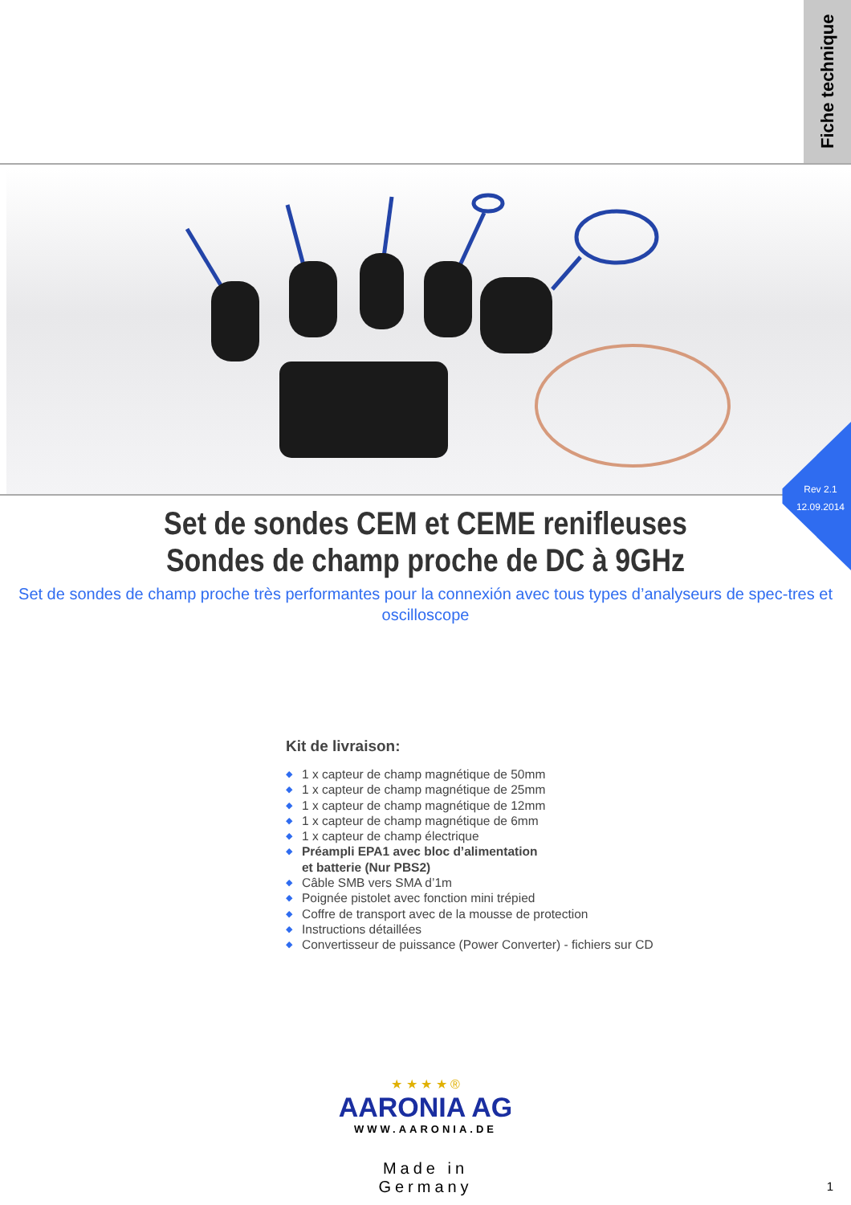Fiche technique
Rev 2.1
12.09.2014
Set de sondes CEM et CEME renifleuses
Sondes de champ proche de DC à 9GHz
Set de sondes de champ proche très performantes pour la connexión avec tous types d’analyseurs de spec-tres et oscilloscope
Kit de livraison:
◆ 1 x capteur de champ magnétique de 50mm
◆ 1 x capteur de champ magnétique de 25mm
◆ 1 x capteur de champ magnétique de 12mm
◆ 1 x capteur de champ magnétique de 6mm
◆ 1 x capteur de champ électrique
◆ Préampli EPA1 avec bloc d’alimentation
et batterie (Nur PBS2)
◆ Câble SMB vers SMA d’1m
◆ Poignée pistolet avec fonction mini trépied
◆ Coffre de transport avec de la mousse de protection
◆ Instructions détaillées
◆ Convertisseur de puissance (Power Converter) - fichiers sur CD
★ ★ ★ ★ ®
AARONIA AG
WWW.AARONIA.DE
Made in Germany
1